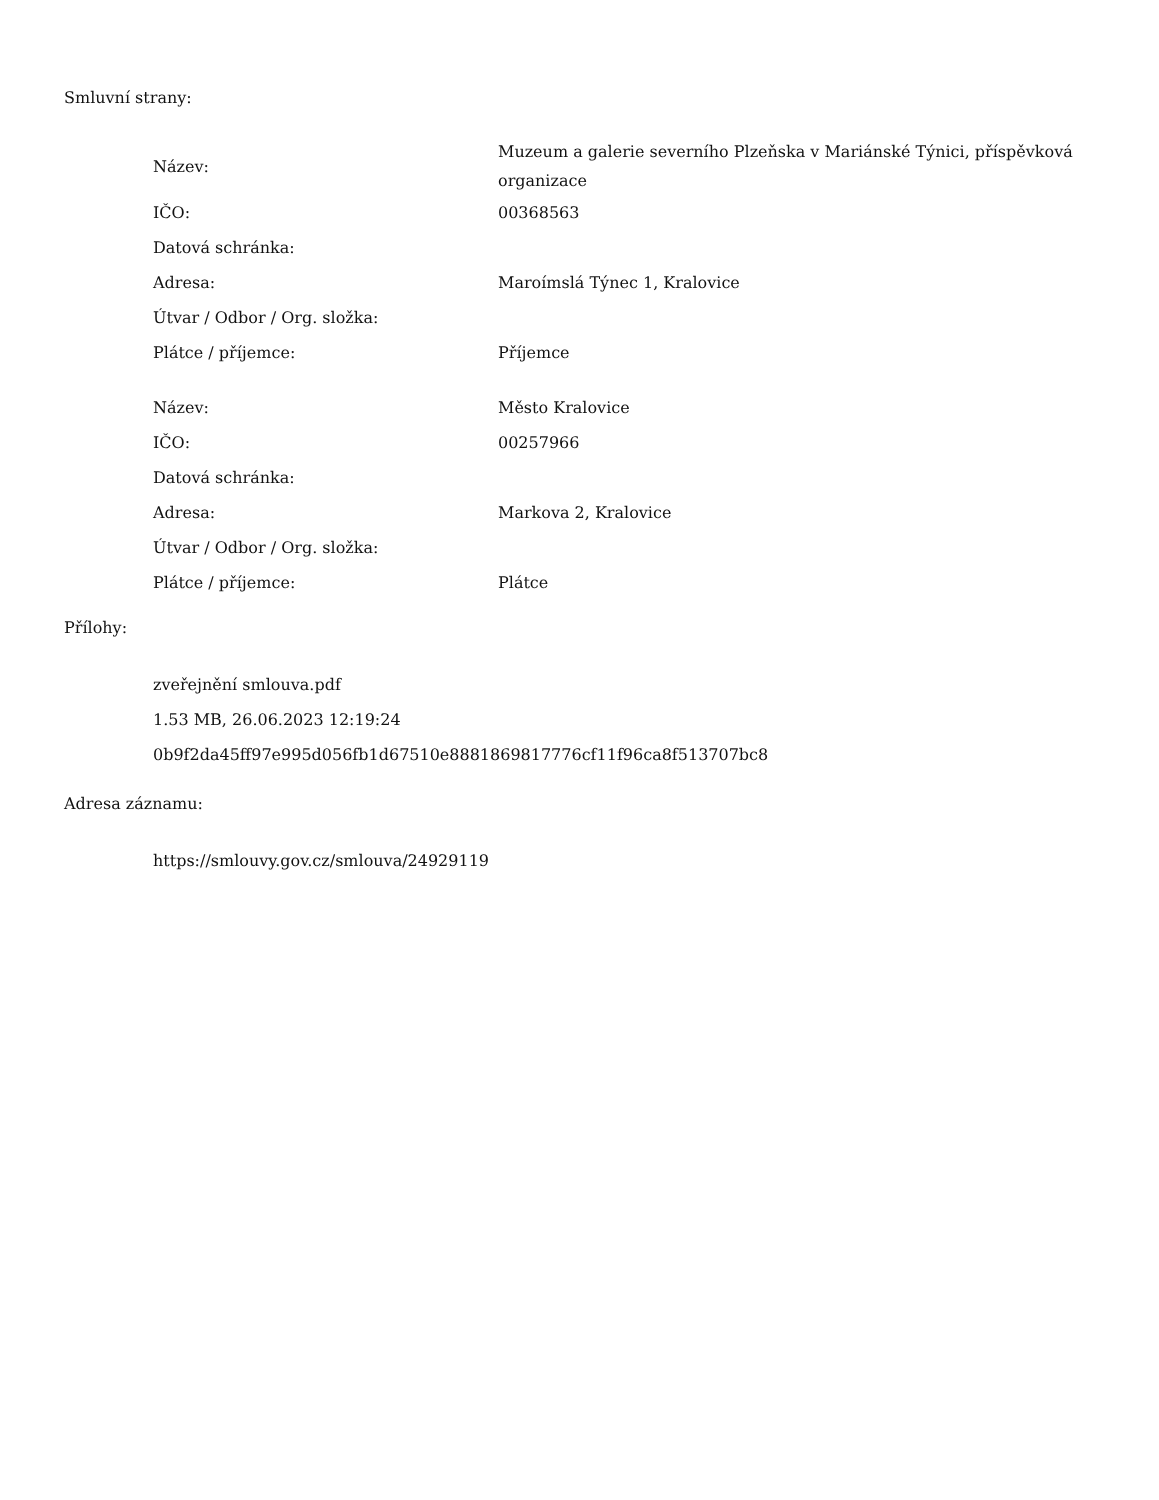Smluvní strany:
| Název: | Muzeum a galerie severního Plzeňska v Mariánské Týnici, příspěvková organizace |
| IČO: | 00368563 |
| Datová schránka: | |
| Adresa: | Maroímslá Týnec 1, Kralovice |
| Útvar / Odbor / Org. složka: | |
| Plátce / příjemce: | Příjemce |
| Název: | Město Kralovice |
| IČO: | 00257966 |
| Datová schránka: | |
| Adresa: | Markova 2, Kralovice |
| Útvar / Odbor / Org. složka: | |
| Plátce / příjemce: | Plátce |
Přílohy:
zveřejnění smlouva.pdf
1.53 MB, 26.06.2023 12:19:24
0b9f2da45ff97e995d056fb1d67510e8881869817776cf11f96ca8f513707bc8
Adresa záznamu:
https://smlouvy.gov.cz/smlouva/24929119